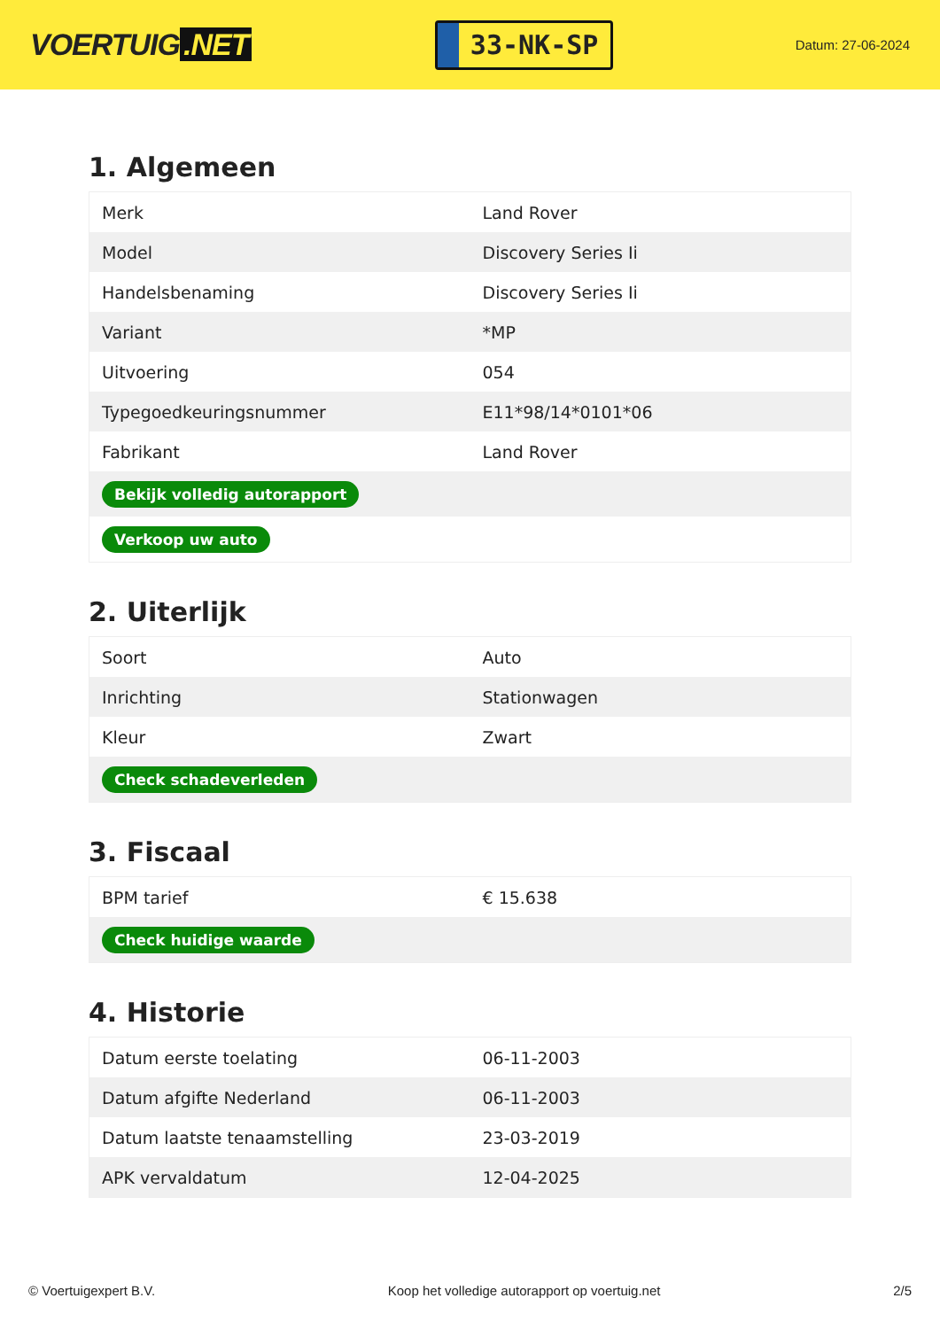VOERTUIG.NET
33-NK-SP
Datum: 27-06-2024
1. Algemeen
| Merk | Land Rover |
| Model | Discovery Series Ii |
| Handelsbenaming | Discovery Series Ii |
| Variant | *MP |
| Uitvoering | 054 |
| Typegoedkeuringsnummer | E11*98/14*0101*06 |
| Fabrikant | Land Rover |
| Bekijk volledig autorapport | |
| Verkoop uw auto | |
2. Uiterlijk
| Soort | Auto |
| Inrichting | Stationwagen |
| Kleur | Zwart |
| Check schadeverleden | |
3. Fiscaal
| BPM tarief | € 15.638 |
| Check huidige waarde | |
4. Historie
| Datum eerste toelating | 06-11-2003 |
| Datum afgifte Nederland | 06-11-2003 |
| Datum laatste tenaamstelling | 23-03-2019 |
| APK vervaldatum | 12-04-2025 |
© Voertuigexpert B.V. Koop het volledige autorapport op voertuig.net 2/5